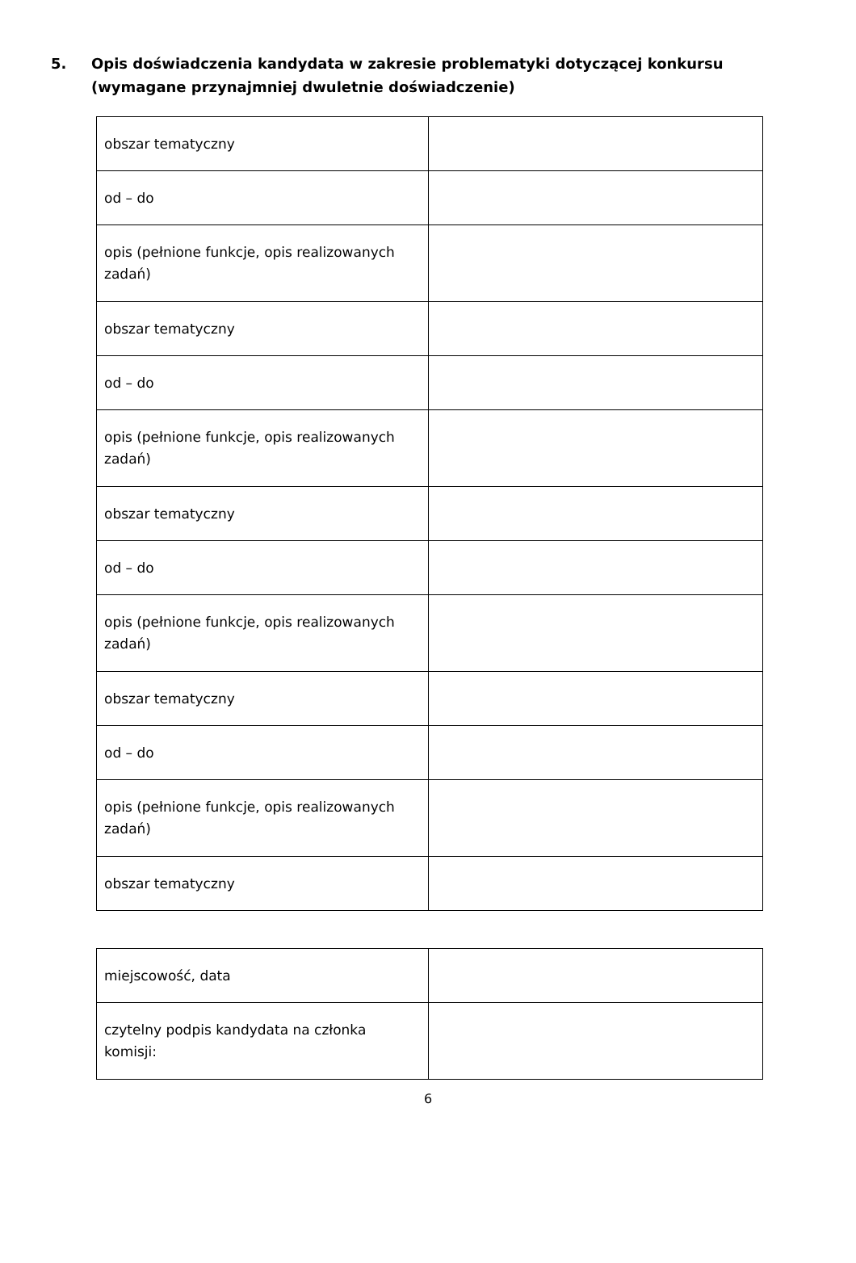5. Opis doświadczenia kandydata w zakresie problematyki dotyczącej konkursu (wymagane przynajmniej dwuletnie doświadczenie)
| obszar tematyczny | |
| od – do | |
| opis (pełnione funkcje, opis realizowanych zadań) | |
| obszar tematyczny | |
| od – do | |
| opis (pełnione funkcje, opis realizowanych zadań) | |
| obszar tematyczny | |
| od – do | |
| opis (pełnione funkcje, opis realizowanych zadań) | |
| obszar tematyczny | |
| od – do | |
| opis (pełnione funkcje, opis realizowanych zadań) | |
| obszar tematyczny | |
| miejscowość, data | |
| czytelny podpis kandydata na członka komisji: | |
6